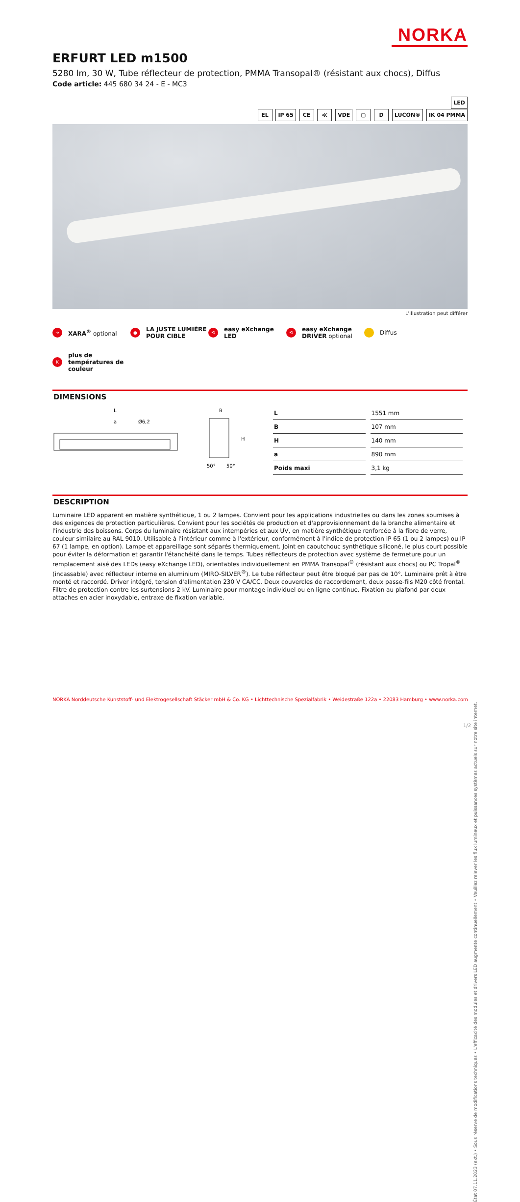NORKA
ERFURT LED m1500
5280 lm, 30 W, Tube réflecteur de protection, PMMA Transopal® (résistant aux chocs), Diffus
Code article: 445 680 34 24 - E - MC3
LED
EL IP 65 CE ≪ VDE ▢ D LUCON® IK 04 PMMA
L'illustration peut différer
➜
XARA<sup>®</sup> optional
●
LA JUSTE LUMIÈRE POUR CIBLE
⟲
easy eXchange LED
⟲
easy eXchange DRIVER optional
Diffus
K
plus de températures de couleur
DIMENSIONS
L
a
Ø6,2
B
H
50°
50°
| L | 1551 mm |
| B | 107 mm |
| H | 140 mm |
| a | 890 mm |
| Poids maxi | 3,1 kg |
DESCRIPTION
Luminaire LED apparent en matière synthétique, 1 ou 2 lampes. Convient pour les applications industrielles ou dans les zones soumises à des exigences de protection particulières. Convient pour les sociétés de production et d'approvisionnement de la branche alimentaire et l'industrie des boissons. Corps du luminaire résistant aux intempéries et aux UV, en matière synthétique renforcée à la fibre de verre, couleur similaire au RAL 9010. Utilisable à l'intérieur comme à l'extérieur, conformément à l'indice de protection IP 65 (1 ou 2 lampes) ou IP 67 (1 lampe, en option). Lampe et appareillage sont séparés thermiquement. Joint en caoutchouc synthétique siliconé, le plus court possible pour éviter la déformation et garantir l'étanchéité dans le temps. Tubes réflecteurs de protection avec système de fermeture pour un remplacement aisé des LEDs (easy eXchange LED), orientables individuellement en PMMA Transopal<sup>®</sup> (résistant aux chocs) ou PC Tropal<sup>®</sup> (incassable) avec réflecteur interne en aluminium (MIRO-SILVER<sup>®</sup>). Le tube réflecteur peut être bloqué par pas de 10°. Luminaire prêt à être monté et raccordé. Driver intégré, tension d'alimentation 230 V CA/CC. Deux couvercles de raccordement, deux passe-fils M20 côté frontal. Filtre de protection contre les surtensions 2 kV. Luminaire pour montage individuel ou en ligne continue. Fixation au plafond par deux attaches en acier inoxydable, entraxe de fixation variable.
État 07.11.2023 (ext.) • Sous réserve de modifications techniques • L'efficacité des modules et drivers LED augmente continuellement • Veuillez relever les flux lumineux et puissances systèmes actuels sur notre site internet.
NORKA Norddeutsche Kunststoff- und Elektrogesellschaft Stäcker mbH & Co. KG • Lichttechnische Spezialfabrik • Weidestraße 122a • 22083 Hamburg • www.norka.com
1/2